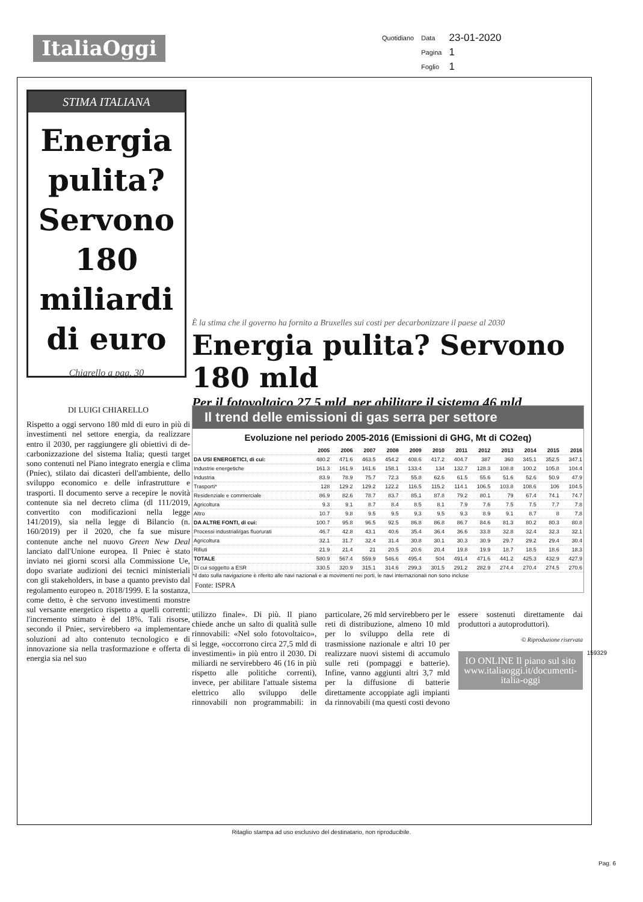ItaliaOggi
| Quotidiano | Data | 23-01-2020 |
| | Pagina | 1 |
| | Foglio | 1 |
STIMA ITALIANA
Energia pulita? Servono 180 miliardi di euro
Chiarello a pag. 30
È la stima che il governo ha fornito a Bruxelles sui costi per decarbonizzare il paese al 2030
Energia pulita? Servono 180 mld
Per il fotovoltaico 27,5 mld, per abilitare il sistema 46 mld
DI LUIGI CHIARELLO
Rispetto a oggi servono 180 mld di euro in più di investimenti nel settore energia, da realizzare entro il 2030, per raggiungere gli obiettivi di de-carbonizzazione del sistema Italia; questi target sono contenuti nel Piano integrato energia e clima (Pniec), stilato dai dicasteri dell'ambiente, dello sviluppo economico e delle infrastrutture e trasporti. Il documento serve a recepire le novità contenute sia nel decreto clima (dl 111/2019, convertito con modificazioni nella legge 141/2019), sia nella legge di Bilancio (n. 160/2019) per il 2020, che fa sue misure contenute anche nel nuovo Green New Deal lanciato dall'Unione europea. Il Pniec è stato inviato nei giorni scorsi alla Commissione Ue, dopo svariate audizioni dei tecnici ministeriali con gli stakeholders, in base a quanto previsto dal regolamento europeo n. 2018/1999. E la sostanza, come detto, è che servono investimenti monstre sul versante energetico rispetto a quelli correnti: l'incremento stimato è del 18%. Tali risorse, secondo il Pniec, servirebbero «a implementare soluzioni ad alto contenuto tecnologico e di innovazione sia nella trasformazione e offerta di energia sia nel suo
Il trend delle emissioni di gas serra per settore
Evoluzione nel periodo 2005-2016 (Emissioni di GHG, Mt di CO2eq)
| | 2005 | 2006 | 2007 | 2008 | 2009 | 2010 | 2011 | 2012 | 2013 | 2014 | 2015 | 2016 |
| --- | --- | --- | --- | --- | --- | --- | --- | --- | --- | --- | --- | --- |
| DA USI ENERGETICI, di cui: | 480.2 | 471.6 | 463.5 | 454.2 | 408.6 | 417.2 | 404.7 | 387 | 360 | 345.1 | 352.5 | 347.1 |
| Industrie energetiche | 161.3 | 161.9 | 161.6 | 158.1 | 133.4 | 134 | 132.7 | 128.3 | 108.8 | 100.2 | 105.8 | 104.4 |
| Industria | 83.9 | 78.9 | 75.7 | 72.3 | 55.8 | 62.6 | 61.5 | 55.6 | 51.6 | 52.6 | 50.9 | 47.9 |
| Trasporti* | 128 | 129.2 | 129.2 | 122.2 | 116.5 | 115.2 | 114.1 | 106.5 | 103.8 | 108.6 | 106 | 104.5 |
| Residenziale e commerciale | 86.9 | 82.6 | 78.7 | 83.7 | 85.1 | 87.8 | 79.2 | 80.1 | 79 | 67.4 | 74.1 | 74.7 |
| Agricoltura | 9.3 | 9.1 | 8.7 | 8.4 | 8.5 | 8.1 | 7.9 | 7.6 | 7.5 | 7.5 | 7.7 | 7.8 |
| Altro | 10.7 | 9.8 | 9.5 | 9.5 | 9.3 | 9.5 | 9.3 | 8.9 | 9.1 | 8.7 | 8 | 7.8 |
| DA ALTRE FONTI, di cui: | 100.7 | 95.8 | 96.5 | 92.5 | 86.8 | 86.8 | 86.7 | 84.6 | 81.3 | 80.2 | 80.3 | 80.8 |
| Processi industriali/gas fluorurati | 46.7 | 42.8 | 43.1 | 40.6 | 35.4 | 36.4 | 36.6 | 33.8 | 32.8 | 32.4 | 32.3 | 32.1 |
| Agricoltura | 32.1 | 31.7 | 32.4 | 31.4 | 30.8 | 30.1 | 30.3 | 30.9 | 29.7 | 29.2 | 29.4 | 30.4 |
| Rifiuti | 21.9 | 21.4 | 21 | 20.5 | 20.6 | 20.4 | 19.8 | 19.9 | 18.7 | 18.5 | 18.6 | 18.3 |
| TOTALE | 580.9 | 567.4 | 559.9 | 546.6 | 495.4 | 504 | 491.4 | 471.6 | 441.2 | 425.3 | 432.9 | 427.9 |
| Di cui soggetto a ESR | 330.5 | 320.9 | 315.1 | 314.6 | 299.3 | 301.5 | 291.2 | 282.9 | 274.4 | 270.4 | 274.5 | 270.6 |
*il dato sulla navigazione è riferito alle navi nazionali e ai movimenti nei porti, le navi internazionali non sono incluse
Fonte: ISPRA
utilizzo finale». Di più. Il piano chiede anche un salto di qualità sulle rinnovabili: «Nel solo fotovoltaico», si legge, «occorrono circa 27,5 mld di investimenti» in più entro il 2030. Di miliardi ne servirebbero 46 (16 in più rispetto alle politiche correnti), invece, per abilitare l'attuale sistema elettrico allo sviluppo delle rinnovabili non programmabili: in particolare, 26 mld servirebbero per le reti di distribuzione, almeno 10 mld per lo sviluppo della rete di trasmissione nazionale e altri 10 per realizzare nuovi sistemi di accumulo sulle reti (pompaggi e batterie). Infine, vanno aggiunti altri 3,7 mld per la diffusione di batterie direttamente accoppiate agli impianti da rinnovabili (ma questi costi devono essere sostenuti direttamente dai produttori a autoproduttori).
© Riproduzione riservata
IO ONLINE Il piano sul sito www.italiaoggi.it/documenti-italia-oggi
Ritaglio stampa ad uso esclusivo del destinatario, non riproducibile.
159329
Pag. 6